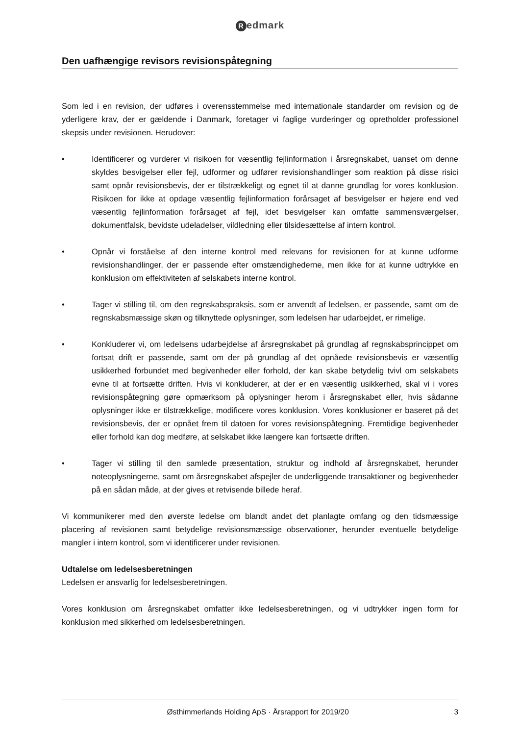Redmark
Den uafhængige revisors revisionspåtegning
Som led i en revision, der udføres i overensstemmelse med internationale standarder om revision og de yderligere krav, der er gældende i Danmark, foretager vi faglige vurderinger og opretholder professionel skepsis under revisionen. Herudover:
• Identificerer og vurderer vi risikoen for væsentlig fejlinformation i årsregnskabet, uanset om denne skyldes besvigelser eller fejl, udformer og udfører revisionshandlinger som reaktion på disse risici samt opnår revisionsbevis, der er tilstrækkeligt og egnet til at danne grundlag for vores konklusion. Risikoen for ikke at opdage væsentlig fejlinformation forårsaget af besvigelser er højere end ved væsentlig fejlinformation forårsaget af fejl, idet besvigelser kan omfatte sammensværgelser, dokumentfalsk, bevidste udeladelser, vildledning eller tilsidesættelse af intern kontrol.
• Opnår vi forståelse af den interne kontrol med relevans for revisionen for at kunne udforme revisionshandlinger, der er passende efter omstændighederne, men ikke for at kunne udtrykke en konklusion om effektiviteten af selskabets interne kontrol.
• Tager vi stilling til, om den regnskabspraksis, som er anvendt af ledelsen, er passende, samt om de regnskabsmæssige skøn og tilknyttede oplysninger, som ledelsen har udarbejdet, er rimelige.
• Konkluderer vi, om ledelsens udarbejdelse af årsregnskabet på grundlag af regnskabsprincippet om fortsat drift er passende, samt om der på grundlag af det opnåede revisionsbevis er væsentlig usikkerhed forbundet med begivenheder eller forhold, der kan skabe betydelig tvivl om selskabets evne til at fortsætte driften. Hvis vi konkluderer, at der er en væsentlig usikkerhed, skal vi i vores revisionspåtegning gøre opmærksom på oplysninger herom i årsregnskabet eller, hvis sådanne oplysninger ikke er tilstrækkelige, modificere vores konklusion. Vores konklusioner er baseret på det revisionsbevis, der er opnået frem til datoen for vores revisionspåtegning. Fremtidige begivenheder eller forhold kan dog medføre, at selskabet ikke længere kan fortsætte driften.
• Tager vi stilling til den samlede præsentation, struktur og indhold af årsregnskabet, herunder noteoplysningerne, samt om årsregnskabet afspejler de underliggende transaktioner og begivenheder på en sådan måde, at der gives et retvisende billede heraf.
Vi kommunikerer med den øverste ledelse om blandt andet det planlagte omfang og den tidsmæssige placering af revisionen samt betydelige revisionsmæssige observationer, herunder eventuelle betydelige mangler i intern kontrol, som vi identificerer under revisionen.
Udtalelse om ledelsesberetningen
Ledelsen er ansvarlig for ledelsesberetningen.
Vores konklusion om årsregnskabet omfatter ikke ledelsesberetningen, og vi udtrykker ingen form for konklusion med sikkerhed om ledelsesberetningen.
Østhimmerlands Holding ApS · Årsrapport for 2019/20
3